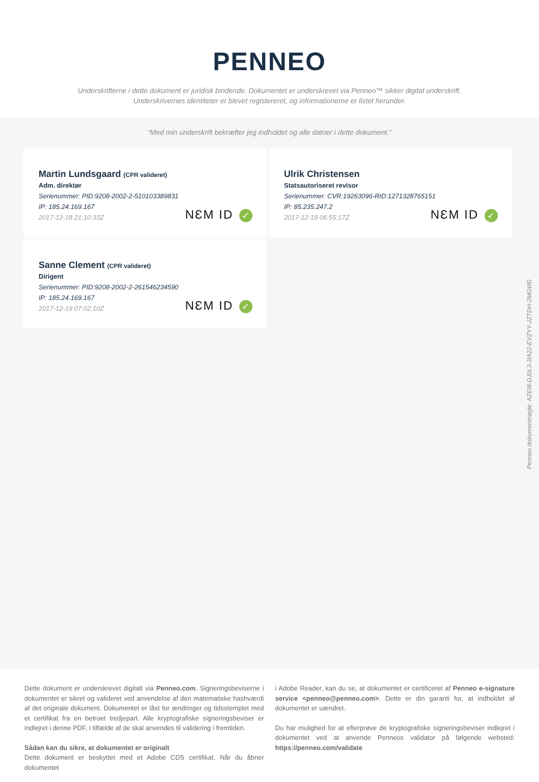PENNEO
Underskrifterne i dette dokument er juridisk bindende. Dokumentet er underskrevet via Penneo™ sikker digital underskrift.
Underskrivernes identiteter er blevet registereret, og informationerne er listet herunder.
“Med min underskrift bekræfter jeg indholdet og alle datoer i dette dokument.”
Martin Lundsgaard (CPR valideret)
Adm. direktør
Serienummer: PID:9208-2002-2-510103389831
IP: 185.24.169.167
2017-12-18 21:10:33Z
NƐM ID ✓
Ulrik Christensen
Statsautoriseret revisor
Serienummer: CVR:19263096-RID:1271328765151
IP: 85.235.247.2
2017-12-19 06:55:17Z
NƐM ID ✓
Sanne Clement (CPR valideret)
Dirigent
Serienummer: PID:9208-2002-2-261546234590
IP: 185.24.169.167
2017-12-19 07:02:10Z
NƐM ID ✓
Penneo dokumentnøgle: AZEI8-DJ0L3-JIA22-EVZYY-JZTDH-2MGW0
Dette dokument er underskrevet digitalt via Penneo.com. Signeringsbeviserne i dokumentet er sikret og valideret ved anvendelse af den matematiske hashværdi af det originale dokument. Dokumentet er låst for ændringer og tidsstemplet med et certifikat fra en betroet tredjepart. Alle kryptografiske signeringsbeviser er indlejret i denne PDF, i tilfælde af de skal anvendes til validering i fremtiden.
Sådan kan du sikre, at dokumentet er originalt
Dette dokument er beskyttet med et Adobe CDS certifikat. Når du åbner dokumentet
i Adobe Reader, kan du se, at dokumentet er certificeret af Penneo e-signature service <penneo@penneo.com>. Dette er din garanti for, at indholdet af dokumentet er uændret.
Du har mulighed for at efterprøve de kryptografiske signeringsbeviser indlejret i dokumentet ved at anvende Penneos validator på følgende websted: https://penneo.com/validate